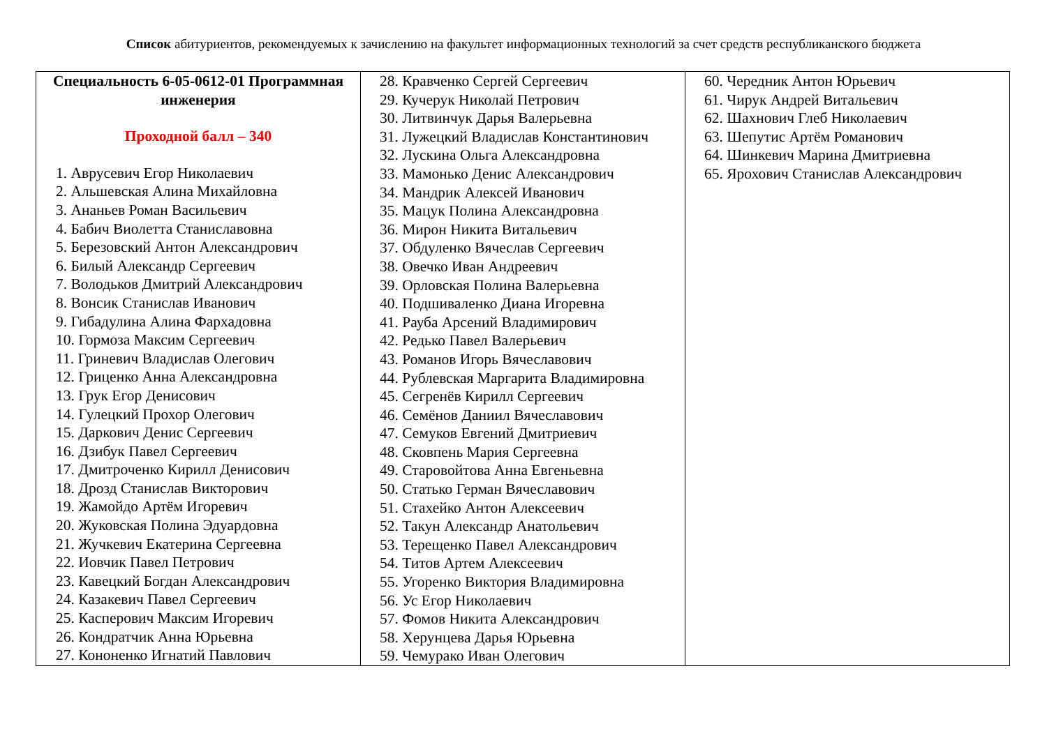Список абитуриентов, рекомендуемых к зачислению на факультет информационных технологий за счет средств республиканского бюджета
| Специальность 6-05-0612-01 Программная инженерия Проходной балл – 340 1. Аврусевич Егор Николаевич 2. Альшевская Алина Михайловна 3. Ананьев Роман Васильевич 4. Бабич Виолетта Станиславовна 5. Березовский Антон Александрович 6. Билый Александр Сергеевич 7. Володьков Дмитрий Александрович 8. Вонсик Станислав Иванович 9. Гибадулина Алина Фархадовна 10. Гормоза Максим Сергеевич 11. Гриневич Владислав Олегович 12. Гриценко Анна Александровна 13. Грук Егор Денисович 14. Гулецкий Прохор Олегович 15. Даркович Денис Сергеевич 16. Дзибук Павел Сергеевич 17. Дмитроченко Кирилл Денисович 18. Дрозд Станислав Викторович 19. Жамойдо Артём Игоревич 20. Жуковская Полина Эдуардовна 21. Жучкевич Екатерина Сергеевна 22. Иовчик Павел Петрович 23. Кавецкий Богдан Александрович 24. Казакевич Павел Сергеевич 25. Касперович Максим Игоревич 26. Кондратчик Анна Юрьевна 27. Кононенко Игнатий Павлович | 28. Кравченко Сергей Сергеевич 29. Кучерук Николай Петрович 30. Литвинчук Дарья Валерьевна 31. Лужецкий Владислав Константинович 32. Лускина Ольга Александровна 33. Мамонько Денис Александрович 34. Мандрик Алексей Иванович 35. Мацук Полина Александровна 36. Мирон Никита Витальевич 37. Обдуленко Вячеслав Сергеевич 38. Овечко Иван Андреевич 39. Орловская Полина Валерьевна 40. Подшиваленко Диана Игоревна 41. Рауба Арсений Владимирович 42. Редько Павел Валерьевич 43. Романов Игорь Вячеславович 44. Рублевская Маргарита Владимировна 45. Сегренёв Кирилл Сергеевич 46. Семёнов Даниил Вячеславович 47. Семуков Евгений Дмитриевич 48. Сковпень Мария Сергеевна 49. Старовойтова Анна Евгеньевна 50. Статько Герман Вячеславович 51. Стахейко Антон Алексеевич 52. Такун Александр Анатольевич 53. Терещенко Павел Александрович 54. Титов Артем Алексеевич 55. Угоренко Виктория Владимировна 56. Ус Егор Николаевич 57. Фомов Никита Александрович 58. Херунцева Дарья Юрьевна 59. Чемурако Иван Олегович | 60. Чередник Антон Юрьевич 61. Чирук Андрей Витальевич 62. Шахнович Глеб Николаевич 63. Шепутис Артём Романович 64. Шинкевич Марина Дмитриевна 65. Ярохович Станислав Александрович |